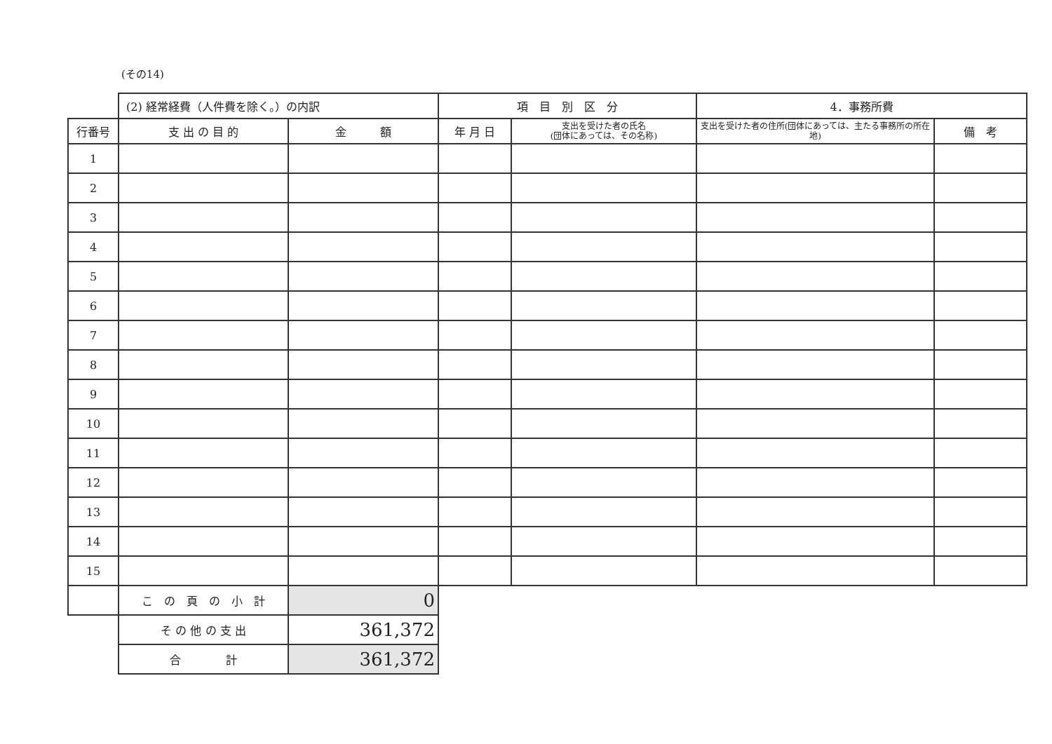(その14)
| | (2) 経常経費（人件費を除く。）の内訳 | | 項 目 別 区 分 | | 4．事務所費 | |
| 行番号 | 支 出 の 目 的 | 金 額 | 年 月 日 | 支出を受けた者の氏名 (団体にあっては、その名称) | 支出を受けた者の住所(団体にあっては、主たる事務所の所在地) | 備 考 |
| 1 | | | | | | |
| 2 | | | | | | |
| 3 | | | | | | |
| 4 | | | | | | |
| 5 | | | | | | |
| 6 | | | | | | |
| 7 | | | | | | |
| 8 | | | | | | |
| 9 | | | | | | |
| 10 | | | | | | |
| 11 | | | | | | |
| 12 | | | | | | |
| 13 | | | | | | |
| 14 | | | | | | |
| 15 | | | | | | |
| | こ の 頁 の 小 計 | 0 | | | | |
| | そ の 他 の 支 出 | 361,372 | | | | |
| | 合 計 | 361,372 | | | | |